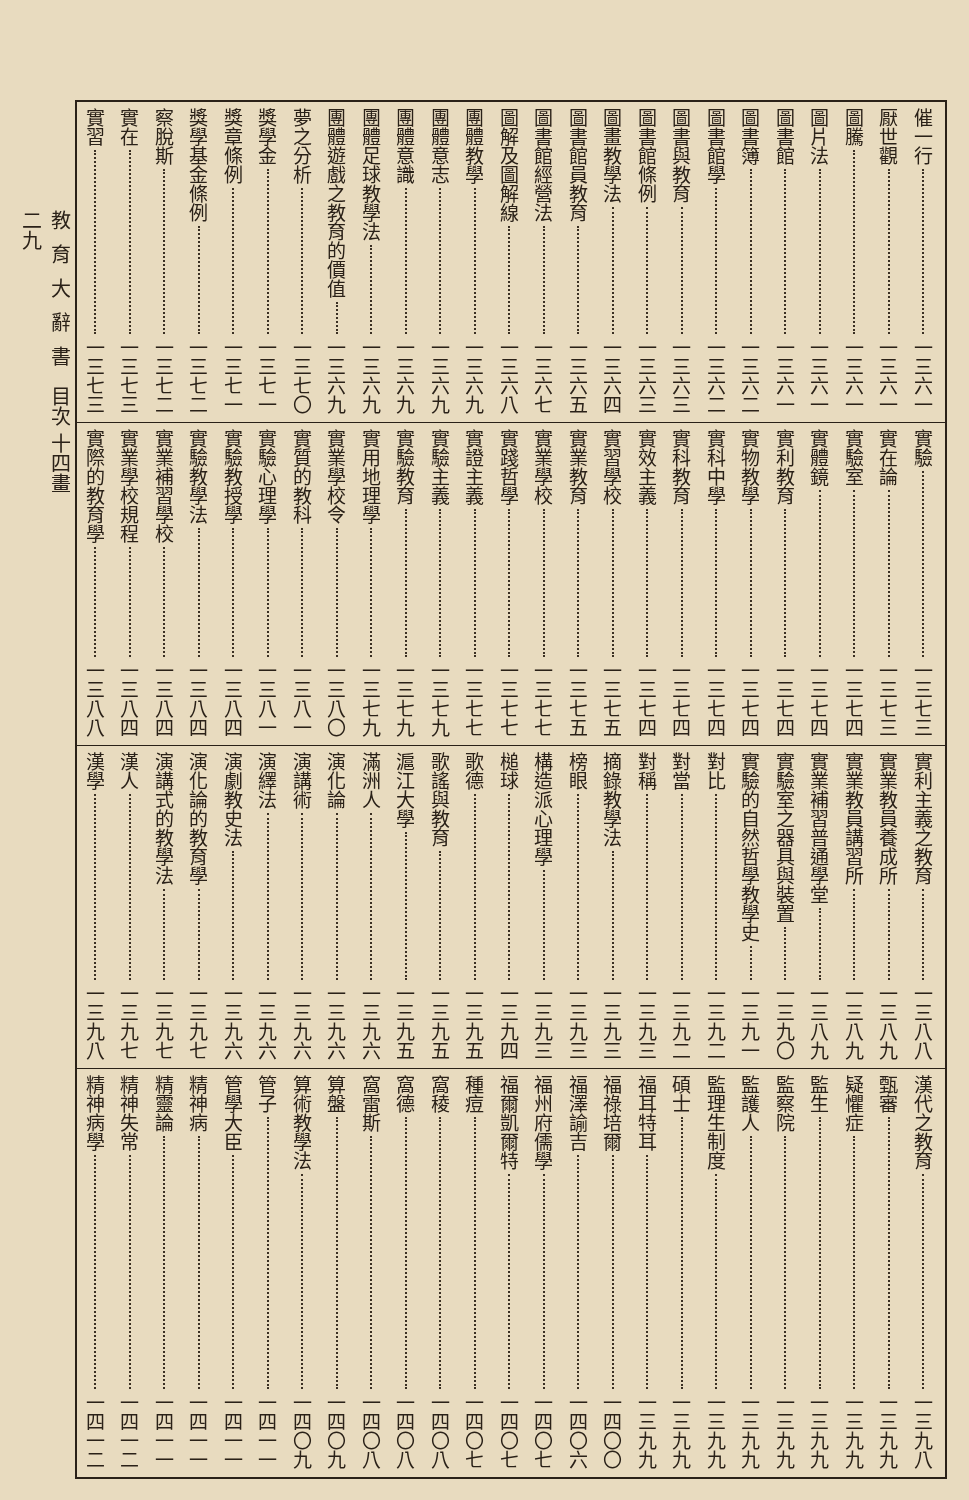催一行 一三六一
厭世觀 一三六一
圖騰 一三六一
圖片法 一三六一
圖書館 一三六一
圖書簿 一三六二
圖書館學 一三六二
圖書與教育 一三六三
圖書館條例 一三六三
圖畫教學法 一三六四
圖書館員教育 一三六五
圖書館經營法 一三六七
圖解及圖解線 一三六八
團體教學 一三六九
團體意志 一三六九
團體意識 一三六九
團體足球教學法 一三六九
團體遊戲之教育的價值 一三六九
夢之分析 一三七〇
獎學金 一三七一
獎章條例 一三七一
獎學基金條例 一三七二
察脫斯 一三七二
實在 一三七三
實習 一三七三
實驗 一三七三
實在論 一三七三
實驗室 一三七四
實體鏡 一三七四
實利教育 一三七四
實物教學 一三七四
實科中學 一三七四
實科教育 一三七四
實效主義 一三七四
實習學校 一三七五
實業教育 一三七五
實業學校 一三七七
實踐哲學 一三七七
實證主義 一三七七
實驗主義 一三七九
實驗教育 一三七九
實用地理學 一三七九
實業學校令 一三八〇
實質的教科 一三八一
實驗心理學 一三八一
實驗教授學 一三八四
實驗教學法 一三八四
實業補習學校 一三八四
實業學校規程 一三八四
實際的教育學 一三八八
實利主義之教育 一三八八
實業教員養成所 一三八九
實業教員講習所 一三八九
實業補習普通學堂 一三八九
實驗室之器具與裝置 一三九〇
實驗的自然哲學教學史 一三九一
對比 一三九二
對當 一三九二
對稱 一三九三
摘錄教學法 一三九三
榜眼 一三九三
構造派心理學 一三九三
槌球 一三九四
歌德 一三九五
歌謠與教育 一三九五
滬江大學 一三九五
滿洲人 一三九六
演化論 一三九六
演講術 一三九六
演繹法 一三九六
演劇教史法 一三九六
演化論的教育學 一三九七
演講式的教學法 一三九七
漢人 一三九七
漢學 一三九八
漢代之教育 一三九八
甄審 一三九九
疑懼症 一三九九
監生 一三九九
監察院 一三九九
監護人 一三九九
監理生制度 一三九九
碩士 一三九九
福耳特耳 一三九九
福祿培爾 一四〇〇
福澤諭吉 一四〇六
福州府儒學 一四〇七
福爾凱爾特 一四〇七
種痘 一四〇七
窩稜 一四〇八
窩德 一四〇八
窩雷斯 一四〇八
算盤 一四〇九
算術教學法 一四〇九
管子 一四一一
管學大臣 一四一一
精神病 一四一一
精靈論 一四一一
精神失常 一四一二
精神病學 一四一二
教育大辭書 目次 十四畫
二九